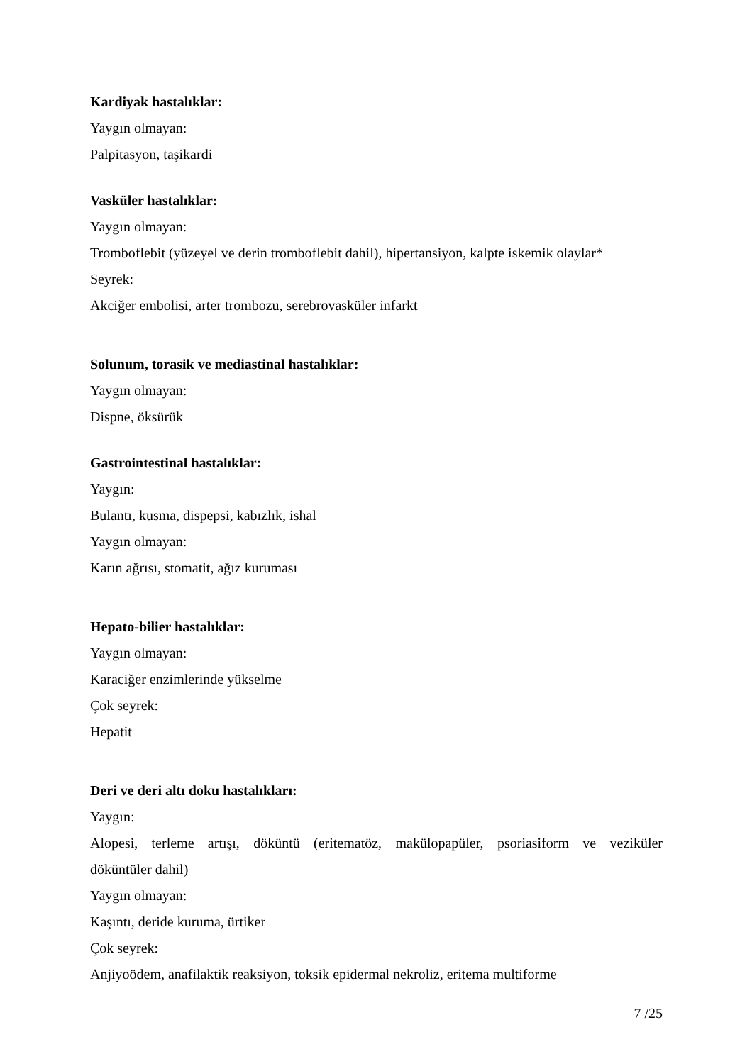Kardiyak hastalıklar:
Yaygın olmayan:
Palpitasyon, taşikardi
Vasküler hastalıklar:
Yaygın olmayan:
Tromboflebit (yüzeyel ve derin tromboflebit dahil), hipertansiyon, kalpte iskemik olaylar*
Seyrek:
Akciğer embolisi, arter trombozu, serebrovasküler infarkt
Solunum, torasik ve mediastinal hastalıklar:
Yaygın olmayan:
Dispne, öksürük
Gastrointestinal hastalıklar:
Yaygın:
Bulantı, kusma, dispepsi, kabızlık, ishal
Yaygın olmayan:
Karın ağrısı, stomatit, ağız kuruması
Hepato-bilier hastalıklar:
Yaygın olmayan:
Karaciğer enzimlerinde yükselme
Çok seyrek:
Hepatit
Deri ve deri altı doku hastalıkları:
Yaygın:
Alopesi, terleme artışı, döküntü (eritematöz, makülopapüler, psoriasiform ve veziküler
döküntüler dahil)
Yaygın olmayan:
Kaşıntı, deride kuruma, ürtiker
Çok seyrek:
Anjiyoödem, anafilaktik reaksiyon, toksik epidermal nekroliz, eritema multiforme
7 /25